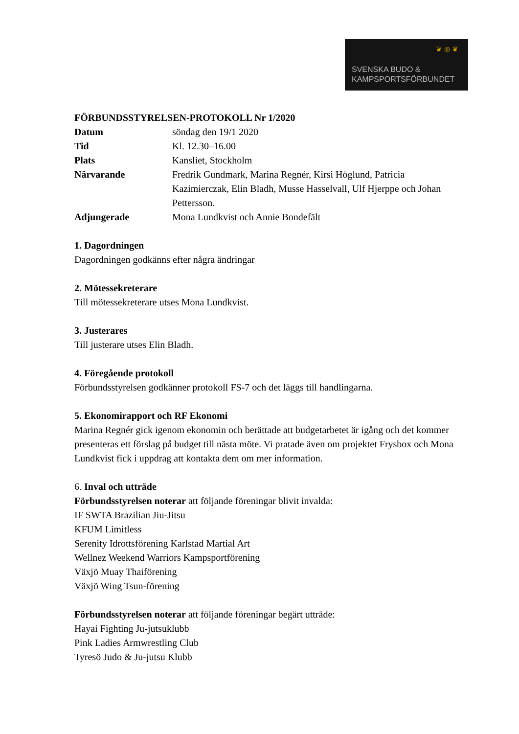♛ ◎ ♛
SVENSKA BUDO &
KAMPSPORTSFÖRBUNDET
FÖRBUNDSSTYRELSEN-PROTOKOLL Nr 1/2020
| Datum | söndag den 19/1 2020 |
| Tid | Kl. 12.30–16.00 |
| Plats | Kansliet, Stockholm |
| Närvarande | Fredrik Gundmark, Marina Regnér, Kirsi Höglund, Patricia Kazimierczak, Elin Bladh, Musse Hasselvall, Ulf Hjerppe och Johan Pettersson. |
| Adjungerade | Mona Lundkvist och Annie Bondefält |
1. Dagordningen
Dagordningen godkänns efter några ändringar
2. Mötessekreterare
Till mötessekreterare utses Mona Lundkvist.
3. Justerares
Till justerare utses Elin Bladh.
4. Föregående protokoll
Förbundsstyrelsen godkänner protokoll FS-7 och det läggs till handlingarna.
5. Ekonomirapport och RF Ekonomi
Marina Regnér gick igenom ekonomin och berättade att budgetarbetet är igång och det kommer presenteras ett förslag på budget till nästa möte. Vi pratade även om projektet Frysbox och Mona Lundkvist fick i uppdrag att kontakta dem om mer information.
6. Inval och utträde
Förbundsstyrelsen noterar att följande föreningar blivit invalda:
IF SWTA Brazilian Jiu-Jitsu
KFUM Limitless
Serenity Idrottsförening Karlstad Martial Art
Wellnez Weekend Warriors Kampsportförening
Växjö Muay Thaiförening
Växjö Wing Tsun-förening
Förbundsstyrelsen noterar att följande föreningar begärt utträde:
Hayai Fighting Ju-jutsuklubb
Pink Ladies Armwrestling Club
Tyresö Judo & Ju-jutsu Klubb